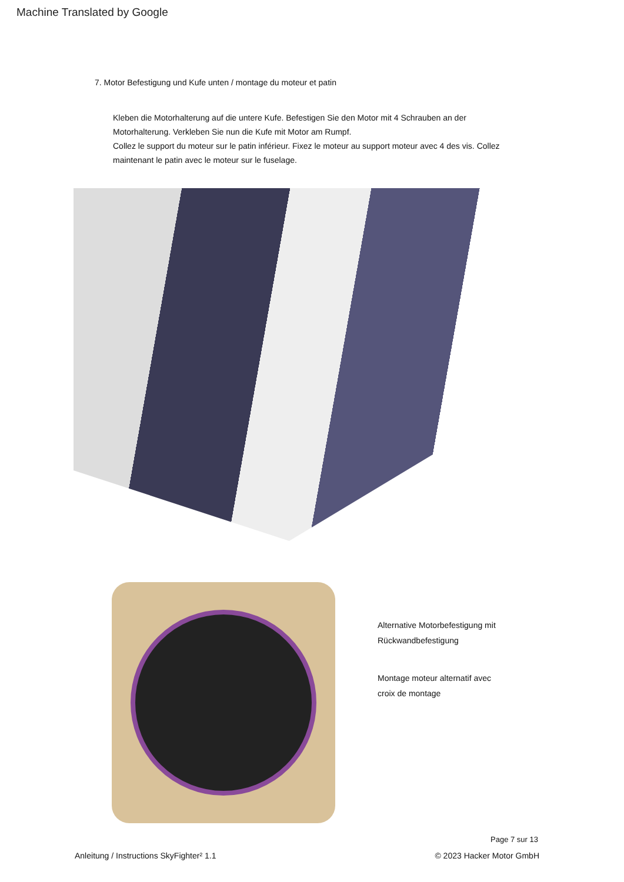Machine Translated by Google
7. Motor Befestigung und Kufe unten / montage du moteur et patin
Kleben die Motorhalterung auf die untere Kufe. Befestigen Sie den Motor mit 4 Schrauben an der Motorhalterung. Verkleben Sie nun die Kufe mit Motor am Rumpf.
Collez le support du moteur sur le patin inférieur. Fixez le moteur au support moteur avec 4 des vis. Collez maintenant le patin avec le moteur sur le fuselage.
Alternative Motorbefestigung mit
Rückwandbefestigung
Montage moteur alternatif avec
croix de montage
Page 7 sur 13
Anleitung / Instructions SkyFighter² 1.1 © 2023 Hacker Motor GmbH